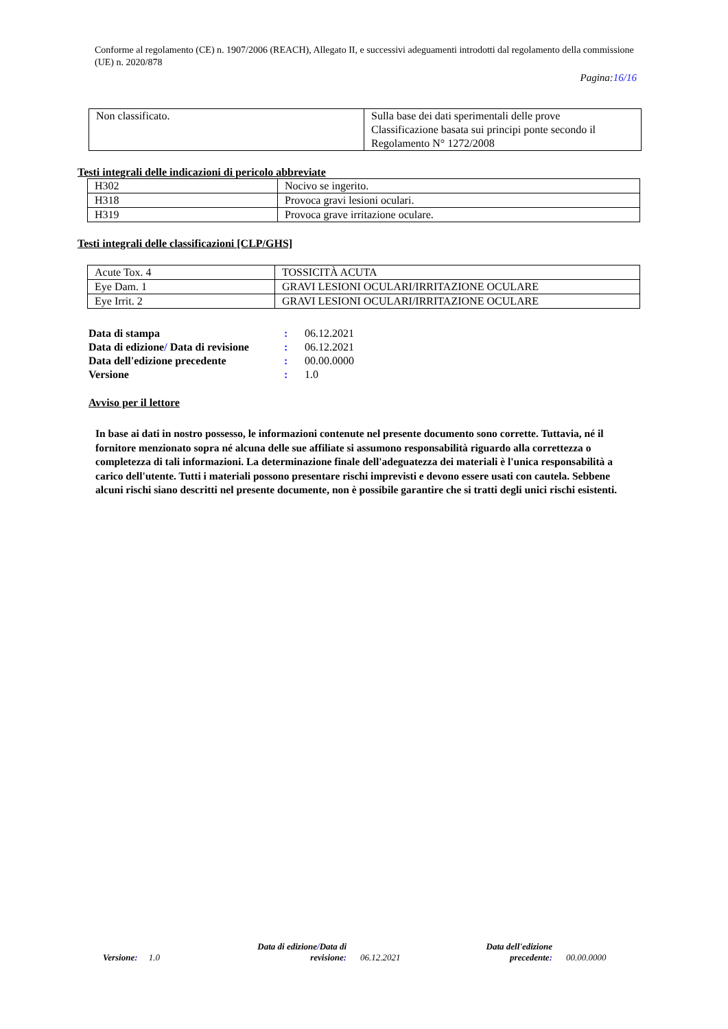Conforme al regolamento (CE) n. 1907/2006 (REACH), Allegato II, e successivi adeguamenti introdotti dal regolamento della commissione (UE) n. 2020/878
Pagina:16/16
| Non classificato. | Sulla base dei dati sperimentali delle prove Classificazione basata sui principi ponte secondo il Regolamento N° 1272/2008 |
Testi integrali delle indicazioni di pericolo abbreviate
| H302 | Nocivo se ingerito. |
| H318 | Provoca gravi lesioni oculari. |
| H319 | Provoca grave irritazione oculare. |
Testi integrali delle classificazioni [CLP/GHS]
| Acute Tox. 4 | TOSSICITÀ ACUTA |
| Eye Dam. 1 | GRAVI LESIONI OCULARI/IRRITAZIONE OCULARE |
| Eye Irrit. 2 | GRAVI LESIONI OCULARI/IRRITAZIONE OCULARE |
| Data di stampa | : | 06.12.2021 |
| Data di edizione / Data di revisione | : | 06.12.2021 |
| Data dell'edizione precedente | : | 00.00.0000 |
| Versione | : | 1.0 |
Avviso per il lettore
In base ai dati in nostro possesso, le informazioni contenute nel presente documento sono corrette. Tuttavia, né il fornitore menzionato sopra né alcuna delle sue affiliate si assumono responsabilità riguardo alla correttezza o completezza di tali informazioni. La determinazione finale dell'adeguatezza dei materiali è l'unica responsabilità a carico dell'utente. Tutti i materiali possono presentare rischi imprevisti e devono essere usati con cautela. Sebbene alcuni rischi siano descritti nel presente documente, non è possibile garantire che si tratti degli unici rischi esistenti.
Versione: 1.0
Data di edizione/Data di
revisione:
06.12.2021
Data dell'edizione
precedente:
00.00.0000